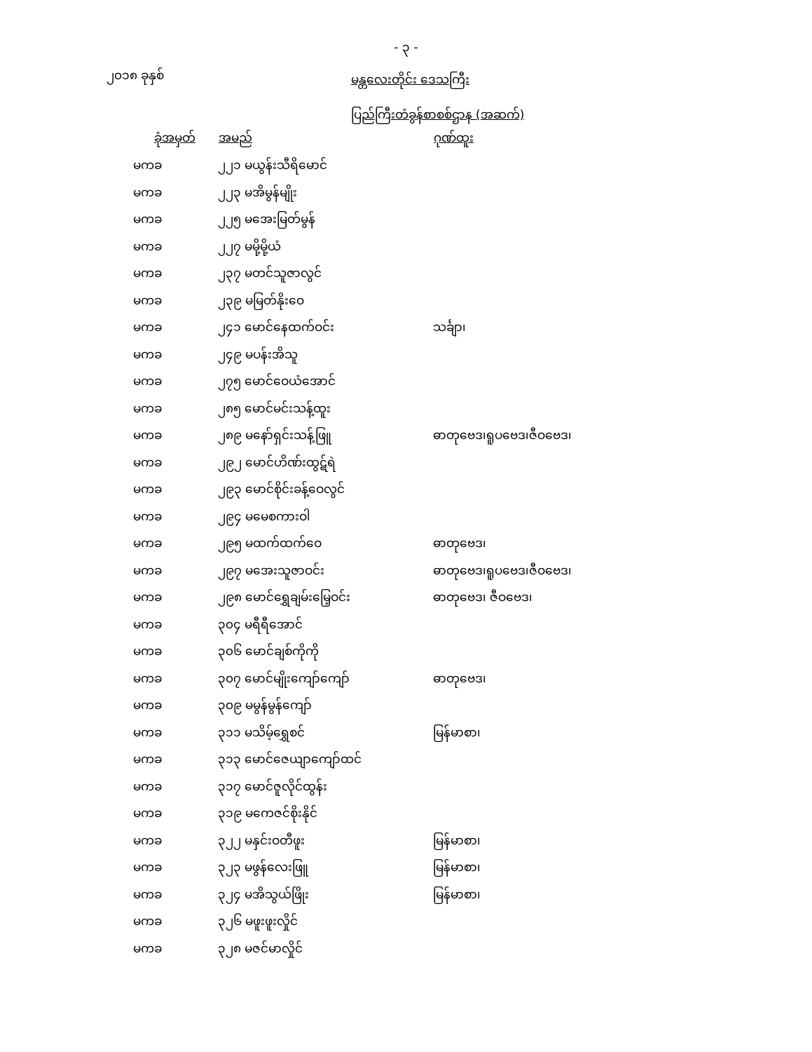- ၃ -
၂၀၁၈ ခုနှစ်
မန္တလေးတိုင်း ဒေသကြီး
ပြည်ကြီးတံခွန်စာစစ်ဌာန (အဆက်)
| ခုံအမှတ် | အမည် | ဂုဏ်ထူး |
| --- | --- | --- |
| မကခ | ၂၂၁ မယွန်းသီရိမောင် | |
| မကခ | ၂၂၃ မအိမွန်မျိုး | |
| မကခ | ၂၂၅ မအေးမြတ်မွန် | |
| မကခ | ၂၂၇ မမို့မို့ယံ | |
| မကခ | ၂၃၇ မတင်သူဇာလွင် | |
| မကခ | ၂၃၉ မမြတ်နိုးဝေ | |
| မကခ | ၂၄၁ မောင်နေထက်ဝင်း | သင်္ချာ၊ |
| မကခ | ၂၄၉ မပန်းအိသူ | |
| မကခ | ၂၇၅ မောင်ဝေယံအောင် | |
| မကခ | ၂၈၅ မောင်မင်းသန့်ထူး | |
| မကခ | ၂၈၉ မနော်ရှင်းသန့်ဖြူ | ဓာတုဗေဒ၊ရူပဗေဒ၊ဇီဝဗေဒ၊ |
| မကခ | ၂၉၂ မောင်ဟိဏ်းထွဋ်ရဲ | |
| မကခ | ၂၉၃ မောင်စိုင်းခန့်ဝေလွင် | |
| မကခ | ၂၉၄ မမေစကားဝါ | |
| မကခ | ၂၉၅ မထက်ထက်ဝေ | ဓာတုဗေဒ၊ |
| မကခ | ၂၉၇ မအေးသူဇာဝင်း | ဓာတုဗေဒ၊ရူပဗေဒ၊ဇီဝဗေဒ၊ |
| မကခ | ၂၉၈ မောင်ရွှေချမ်းမြေ့ဝင်း | ဓာတုဗေဒ၊ ဇီဝဗေဒ၊ |
| မကခ | ၃၀၄ မရီရီအောင် | |
| မကခ | ၃၀၆ မောင်ချစ်ကိုကို | |
| မကခ | ၃၀၇ မောင်မျိုးကျော်ကျော် | ဓာတုဗေဒ၊ |
| မကခ | ၃၀၉ မမွန်မွန်ကျော် | |
| မကခ | ၃၁၁ မသိမ့်ရွှေစင် | မြန်မာစာ၊ |
| မကခ | ၃၁၃ မောင်ဇေယျာကျော်ထင် | |
| မကခ | ၃၁၇ မောင်ဇူလိုင်ထွန်း | |
| မကခ | ၃၁၉ မကေဇင်စိုးနိုင် | |
| မကခ | ၃၂၂ မနှင်းဝတီဖူး | မြန်မာစာ၊ |
| မကခ | ၃၂၃ မဖွန်လေးဖြူ | မြန်မာစာ၊ |
| မကခ | ၃၂၄ မအိသွယ်ဖြိုး | မြန်မာစာ၊ |
| မကခ | ၃၂၆ မဖူးဖူးလှိုင် | |
| မကခ | ၃၂၈ မဇင်မာလှိုင် | |